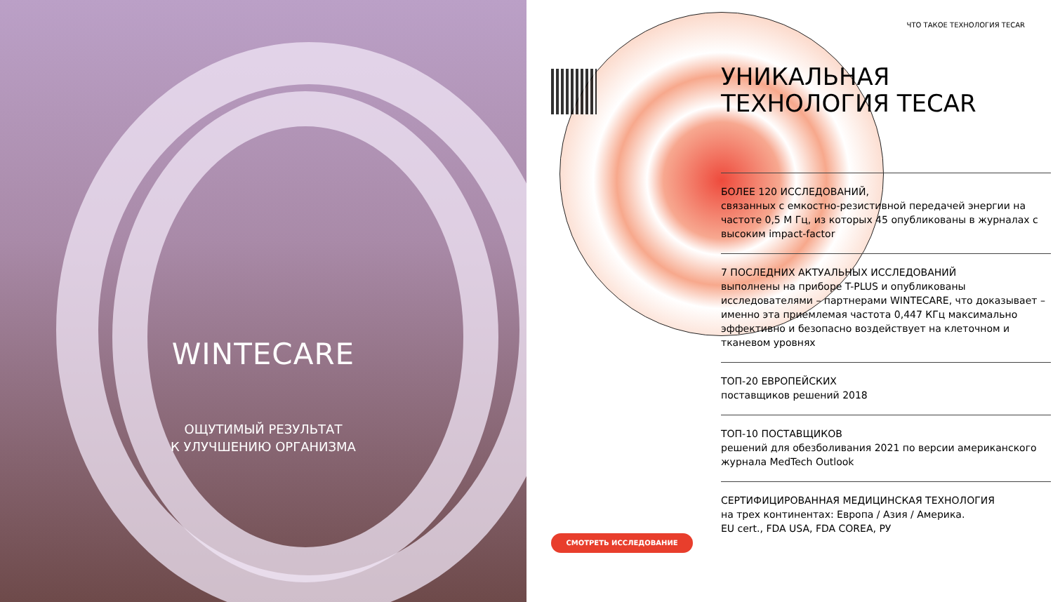WINTECARE
ОЩУТИМЫЙ РЕЗУЛЬТАТ
К УЛУЧШЕНИЮ ОРГАНИЗМА
ЧТО ТАКОЕ ТЕХНОЛОГИЯ TECAR
УНИКАЛЬНАЯ
ТЕХНОЛОГИЯ TECAR
БОЛЕЕ 120 ИССЛЕДОВАНИЙ,
связанных с емкостно-резистивной передачей энергии на частоте 0,5 М Гц, из которых 45 опубликованы в журналах с высоким impact-factor
7 ПОСЛЕДНИХ АКТУАЛЬНЫХ ИССЛЕДОВАНИЙ
выполнены на приборе T-PLUS и опубликованы исследователями – партнерами WINTECARE, что доказывает – именно эта приемлемая частота 0,447 КГц максимально эффективно и безопасно воздействует на клеточном и тканевом уровнях
ТОП-20 ЕВРОПЕЙСКИХ
поставщиков решений 2018
ТОП-10 ПОСТАВЩИКОВ
решений для обезболивания 2021 по версии американского журнала MedTech Outlook
СЕРТИФИЦИРОВАННАЯ МЕДИЦИНСКАЯ ТЕХНОЛОГИЯ
на трех континентах: Европа / Азия / Америка.
EU cert., FDA USA, FDA COREA, РУ
СМОТРЕТЬ ИССЛЕДОВАНИЕ